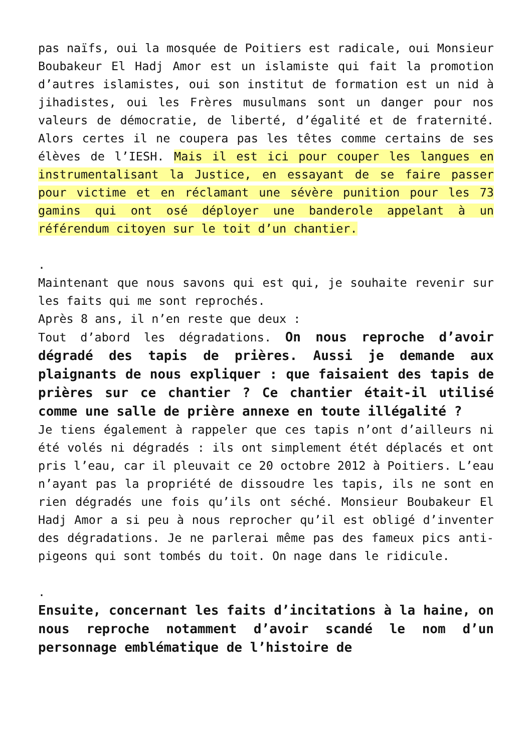pas naïfs, oui la mosquée de Poitiers est radicale, oui Monsieur Boubakeur El Hadj Amor est un islamiste qui fait la promotion d’autres islamistes, oui son institut de formation est un nid à jihadistes, oui les Frères musulmans sont un danger pour nos valeurs de démocratie, de liberté, d’égalité et de fraternité. Alors certes il ne coupera pas les têtes comme certains de ses élèves de l’IESH. Mais il est ici pour couper les langues en instrumentalisant la Justice, en essayant de se faire passer pour victime et en réclamant une sévère punition pour les 73 gamins qui ont osé déployer une banderole appelant à un référendum citoyen sur le toit d’un chantier.
.
Maintenant que nous savons qui est qui, je souhaite revenir sur les faits qui me sont reprochés.
Après 8 ans, il n’en reste que deux :
Tout d’abord les dégradations. On nous reproche d’avoir dégradé des tapis de prières. Aussi je demande aux plaignants de nous expliquer : que faisaient des tapis de prières sur ce chantier ? Ce chantier était-il utilisé comme une salle de prière annexe en toute illégalité ?
Je tiens également à rappeler que ces tapis n’ont d’ailleurs ni été volés ni dégradés : ils ont simplement étét déplacés et ont pris l’eau, car il pleuvait ce 20 octobre 2012 à Poitiers. L’eau n’ayant pas la propriété de dissoudre les tapis, ils ne sont en rien dégradés une fois qu’ils ont séché. Monsieur Boubakeur El Hadj Amor a si peu à nous reprocher qu’il est obligé d’inventer des dégradations. Je ne parlerai même pas des fameux pics anti-pigeons qui sont tombés du toit. On nage dans le ridicule.
.
Ensuite, concernant les faits d’incitations à la haine, on nous reproche notamment d’avoir scandé le nom d’un personnage emblématique de l’histoire de